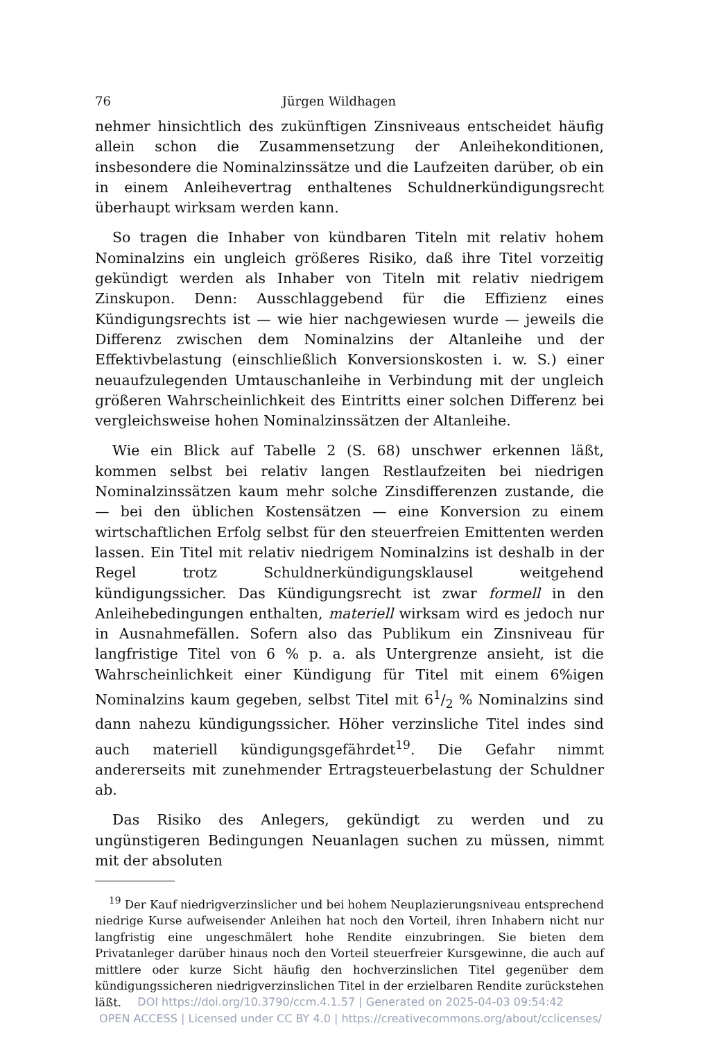76 Jürgen Wildhagen
nehmer hinsichtlich des zukünftigen Zinsniveaus entscheidet häufig allein schon die Zusammensetzung der Anleihekonditionen, insbesondere die Nominalzinssätze und die Laufzeiten darüber, ob ein in einem Anleihevertrag enthaltenes Schuldnerkündigungsrecht überhaupt wirksam werden kann.
So tragen die Inhaber von kündbaren Titeln mit relativ hohem Nominalzins ein ungleich größeres Risiko, daß ihre Titel vorzeitig gekündigt werden als Inhaber von Titeln mit relativ niedrigem Zinskupon. Denn: Ausschlaggebend für die Effizienz eines Kündigungsrechts ist — wie hier nachgewiesen wurde — jeweils die Differenz zwischen dem Nominalzins der Altanleihe und der Effektivbelastung (einschließlich Konversionskosten i. w. S.) einer neuaufzulegenden Umtauschanleihe in Verbindung mit der ungleich größeren Wahrscheinlichkeit des Eintritts einer solchen Differenz bei vergleichsweise hohen Nominalzinssätzen der Altanleihe.
Wie ein Blick auf Tabelle 2 (S. 68) unschwer erkennen läßt, kommen selbst bei relativ langen Restlaufzeiten bei niedrigen Nominalzinssätzen kaum mehr solche Zinsdifferenzen zustande, die — bei den üblichen Kostensätzen — eine Konversion zu einem wirtschaftlichen Erfolg selbst für den steuerfreien Emittenten werden lassen. Ein Titel mit relativ niedrigem Nominalzins ist deshalb in der Regel trotz Schuldnerkündigungsklausel weitgehend kündigungssicher. Das Kündigungsrecht ist zwar formell in den Anleihebedingungen enthalten, materiell wirksam wird es jedoch nur in Ausnahmefällen. Sofern also das Publikum ein Zinsniveau für langfristige Titel von 6 % p. a. als Untergrenze ansieht, ist die Wahrscheinlichkeit einer Kündigung für Titel mit einem 6%igen Nominalzins kaum gegeben, selbst Titel mit 61/2 % Nominalzins sind dann nahezu kündigungssicher. Höher verzinsliche Titel indes sind auch materiell kündigungsgefährdet<sup>19</sup>. Die Gefahr nimmt andererseits mit zunehmender Ertragsteuerbelastung der Schuldner ab.
Das Risiko des Anlegers, gekündigt zu werden und zu ungünstigeren Bedingungen Neuanlagen suchen zu müssen, nimmt mit der absoluten
<sup>19</sup> Der Kauf niedrigverzinslicher und bei hohem Neuplazierungsniveau entsprechend niedrige Kurse aufweisender Anleihen hat noch den Vorteil, ihren Inhabern nicht nur langfristig eine ungeschmälert hohe Rendite einzubringen. Sie bieten dem Privatanleger darüber hinaus noch den Vorteil steuerfreier Kursgewinne, die auch auf mittlere oder kurze Sicht häufig den hochverzinslichen Titel gegenüber dem kündigungssicheren niedrigverzinslichen Titel in der erzielbaren Rendite zurückstehen läßt.
DOI https://doi.org/10.3790/ccm.4.1.57 | Generated on 2025-04-03 09:54:42
OPEN ACCESS | Licensed under CC BY 4.0 | https://creativecommons.org/about/cclicenses/